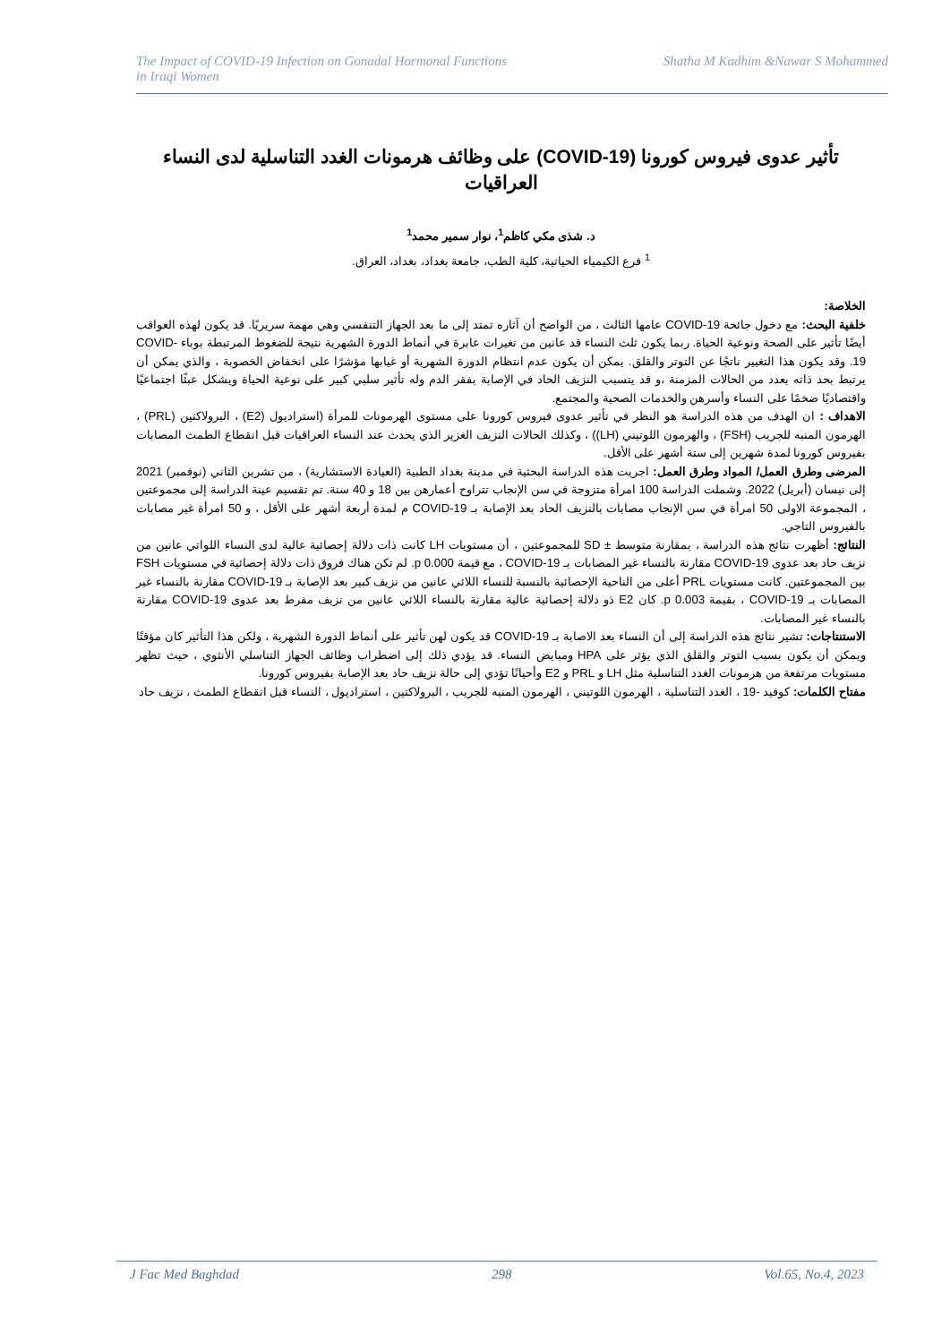The Impact of COVID-19 Infection on Gonadal Hormonal Functions
in Iraqi Women
Shatha M Kadhim &Nawar S Mohammed
تأثير عدوى فيروس كورونا (COVID-19) على وظائف هرمونات الغدد التناسلية لدى النساء العراقيات
د. شذى مكي كاظم<sup>1</sup>، نوار سمير محمد<sup>1</sup>
<sup>1</sup> فرع الكيمياء الحياتية، كلية الطب، جامعة بغداد، بغداد، العراق.
الخلاصة:
خلفية البحث: مع دخول جائحة COVID-19 عامها الثالث ، من الواضح أن آثاره تمتد إلى ما بعد الجهاز التنفسي وهي مهمة سريريًا. قد يكون لهذه العواقب أيضًا تأثير على الصحة ونوعية الحياة. ربما يكون ثلث النساء قد عانين من تغيرات عابرة في أنماط الدورة الشهرية نتيجة للضغوط المرتبطة بوباء COVID-19. وقد يكون هذا التغيير ناتجًا عن التوتر والقلق. يمكن أن يكون عدم انتظام الدورة الشهرية أو غيابها مؤشرًا على انخفاض الخصوبة ، والذي يمكن أن يرتبط بحد ذاته بعدد من الحالات المزمنة ،و قد يتسبب النزيف الحاد في الإصابة بفقر الدم وله تأثير سلبي كبير على نوعية الحياة ويشكل عبئًا اجتماعيًا واقتصاديًا ضخمًا على النساء وأسرهن والخدمات الصحية والمجتمع.
الاهداف : ان الهدف من هذه الدراسة هو النظر في تأثير عدوى فيروس كورونا على مستوى الهرمونات للمرأة (استراديول (E2) ، البرولاكتين (PRL) ، الهرمون المنبه للجريب (FSH) ، والهرمون اللوتيني (LH)) ، وكذلك الحالات النزيف الغزير الذي يحدث عند النساء العراقيات قبل انقطاع الطمث المصابات بفيروس كورونا لمدة شهرين إلى ستة أشهر على الأقل.
المرضى وطرق العمل/ المواد وطرق العمل: اجريت هذه الدراسة البحثية في مدينة بغداد الطبية (العيادة الاستشارية) ، من تشرين الثاني (نوفمبر) 2021 إلى نيسان (أبريل) 2022. وشملت الدراسة 100 امرأة متزوجة في سن الإنجاب تتراوح أعمارهن بين 18 و 40 سنة. تم تقسيم عينة الدراسة إلى مجموعتين ، المجموعة الاولى 50 امرأة في سن الإنجاب مصابات بالنزيف الحاد بعد الإصابة بـ COVID-19 م لمدة أربعة أشهر على الأقل ، و 50 امرأة غير مصابات بالفيروس التاجي.
النتائج: أظهرت نتائج هذه الدراسة ، بمقارنة متوسط ± SD للمجموعتين ، أن مستويات LH كانت ذات دلالة إحصائية عالية لدى النساء اللواتي عانين من نزيف حاد بعد عدوى COVID-19 مقارنة بالنساء غير المصابات بـ COVID-19 ، مع قيمة p 0.000. لم تكن هناك فروق ذات دلالة إحصائية في مستويات FSH بين المجموعتين. كانت مستويات PRL أعلى من الناحية الإحصائية بالنسبة للنساء اللائي عانين من نزيف كبير بعد الإصابة بـ COVID-19 مقارنة بالنساء غير المصابات بـ COVID-19 ، بقيمة p 0.003. كان E2 ذو دلالة إحصائية عالية مقارنة بالنساء اللائي عانين من نزيف مفرط بعد عدوى COVID-19 مقارنة بالنساء غير المصابات.
الاستنتاجات: تشير نتائج هذه الدراسة إلى أن النساء بعد الاصابة بـ COVID-19 قد يكون لهن تأثير على أنماط الدورة الشهرية ، ولكن هذا التأثير كان مؤقتًا ويمكن أن يكون بسبب التوتر والقلق الذي يؤثر على HPA ومبايض النساء. قد يؤدي ذلك إلى اضطراب وظائف الجهاز التناسلي الأنثوي ، حيث تظهر مستويات مرتفعة من هرمونات الغدد التناسلية مثل LH و PRL و E2 وأحيانًا تؤدي إلى حالة نزيف حاد بعد الإصابة بفيروس كورونا.
مفتاح الكلمات: كوفيد -19 ، الغدد التناسلية ، الهرمون اللوتيني ، الهرمون المنبه للجريب ، البرولاكتين ، استراديول ، النساء قبل انقطاع الطمث ، نزيف حاد
J Fac Med Baghdad 298 Vol.65, No.4, 2023